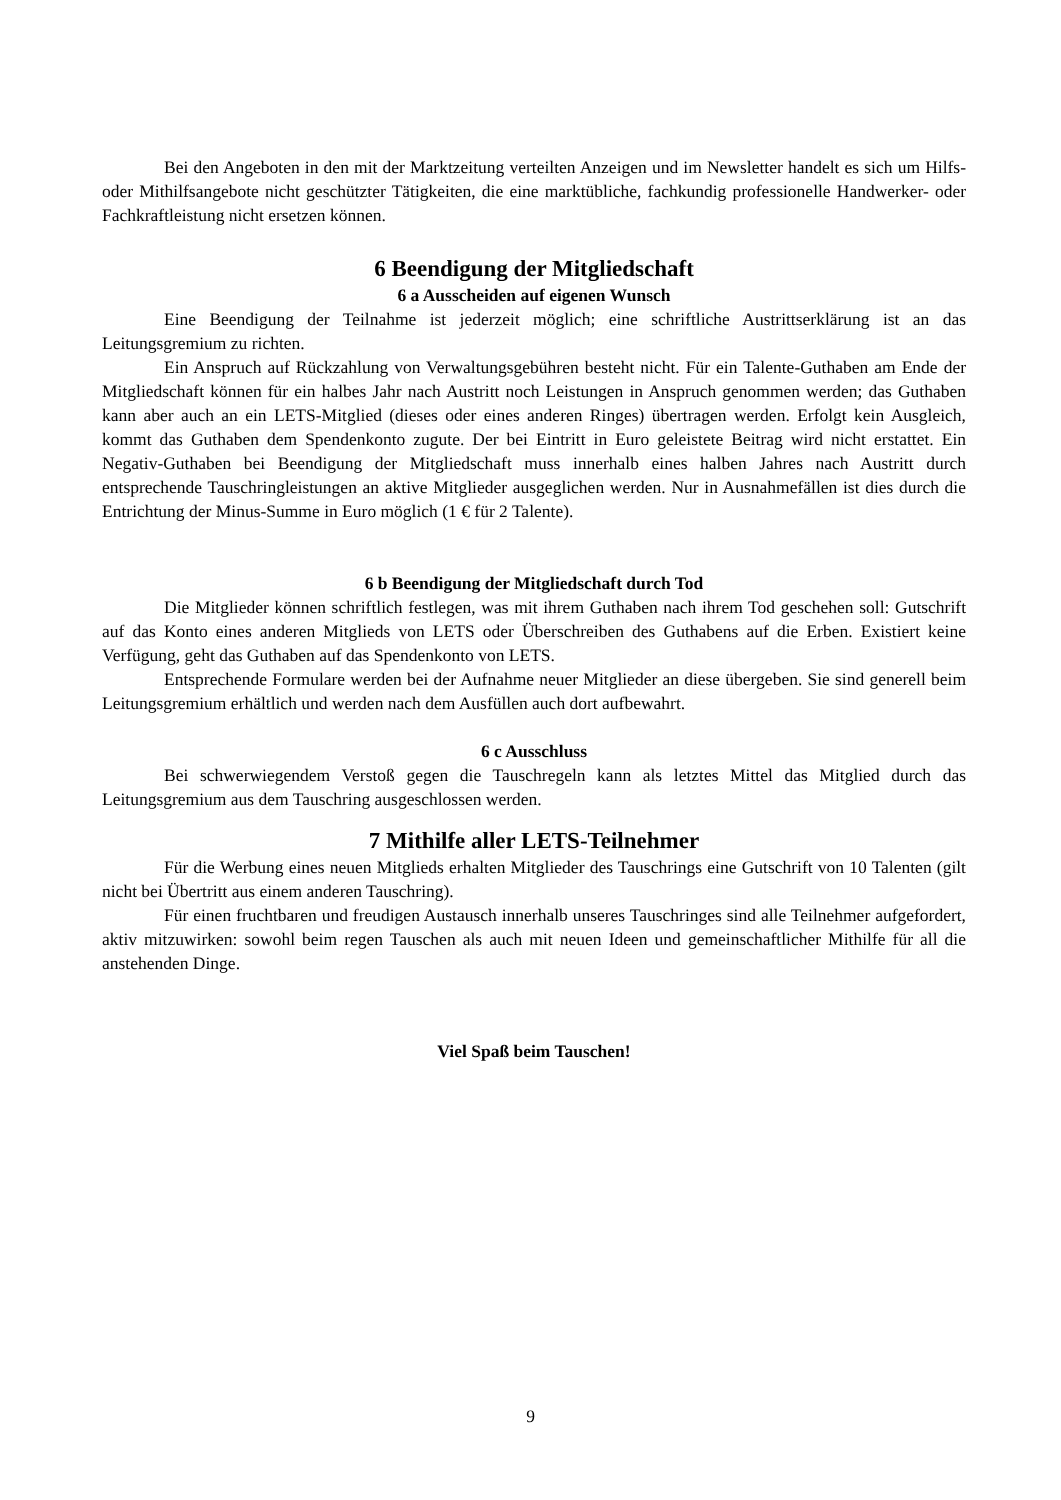Bei den Angeboten in den mit der Marktzeitung verteilten Anzeigen und im Newsletter handelt es sich um Hilfs- oder Mithilfsangebote nicht geschützter Tätigkeiten, die eine marktübliche, fachkundig professionelle Handwerker- oder Fachkraftleistung nicht ersetzen können.
6 Beendigung der Mitgliedschaft
6 a Ausscheiden auf eigenen Wunsch
Eine Beendigung der Teilnahme ist jederzeit möglich; eine schriftliche Austrittserklärung ist an das Leitungsgremium zu richten.
Ein Anspruch auf Rückzahlung von Verwaltungsgebühren besteht nicht. Für ein Talente-Guthaben am Ende der Mitgliedschaft können für ein halbes Jahr nach Austritt noch Leistungen in Anspruch genommen werden; das Guthaben kann aber auch an ein LETS-Mitglied (dieses oder eines anderen Ringes) übertragen werden. Erfolgt kein Ausgleich, kommt das Guthaben dem Spendenkonto zugute. Der bei Eintritt in Euro geleistete Beitrag wird nicht erstattet. Ein Negativ-Guthaben bei Beendigung der Mitgliedschaft muss innerhalb eines halben Jahres nach Austritt durch entsprechende Tauschringleistungen an aktive Mitglieder ausgeglichen werden. Nur in Ausnahmefällen ist dies durch die Entrichtung der Minus-Summe in Euro möglich (1 € für 2 Talente).
6 b Beendigung der Mitgliedschaft durch Tod
Die Mitglieder können schriftlich festlegen, was mit ihrem Guthaben nach ihrem Tod geschehen soll: Gutschrift auf das Konto eines anderen Mitglieds von LETS oder Überschreiben des Guthabens auf die Erben. Existiert keine Verfügung, geht das Guthaben auf das Spendenkonto von LETS.
Entsprechende Formulare werden bei der Aufnahme neuer Mitglieder an diese übergeben. Sie sind generell beim Leitungsgremium erhältlich und werden nach dem Ausfüllen auch dort aufbewahrt.
6 c Ausschluss
Bei schwerwiegendem Verstoß gegen die Tauschregeln kann als letztes Mittel das Mitglied durch das Leitungsgremium aus dem Tauschring ausgeschlossen werden.
7 Mithilfe aller LETS-Teilnehmer
Für die Werbung eines neuen Mitglieds erhalten Mitglieder des Tauschrings eine Gutschrift von 10 Talenten (gilt nicht bei Übertritt aus einem anderen Tauschring).
Für einen fruchtbaren und freudigen Austausch innerhalb unseres Tauschringes sind alle Teilnehmer aufgefordert, aktiv mitzuwirken: sowohl beim regen Tauschen als auch mit neuen Ideen und gemeinschaftlicher Mithilfe für all die anstehenden Dinge.
Viel Spaß beim Tauschen!
9